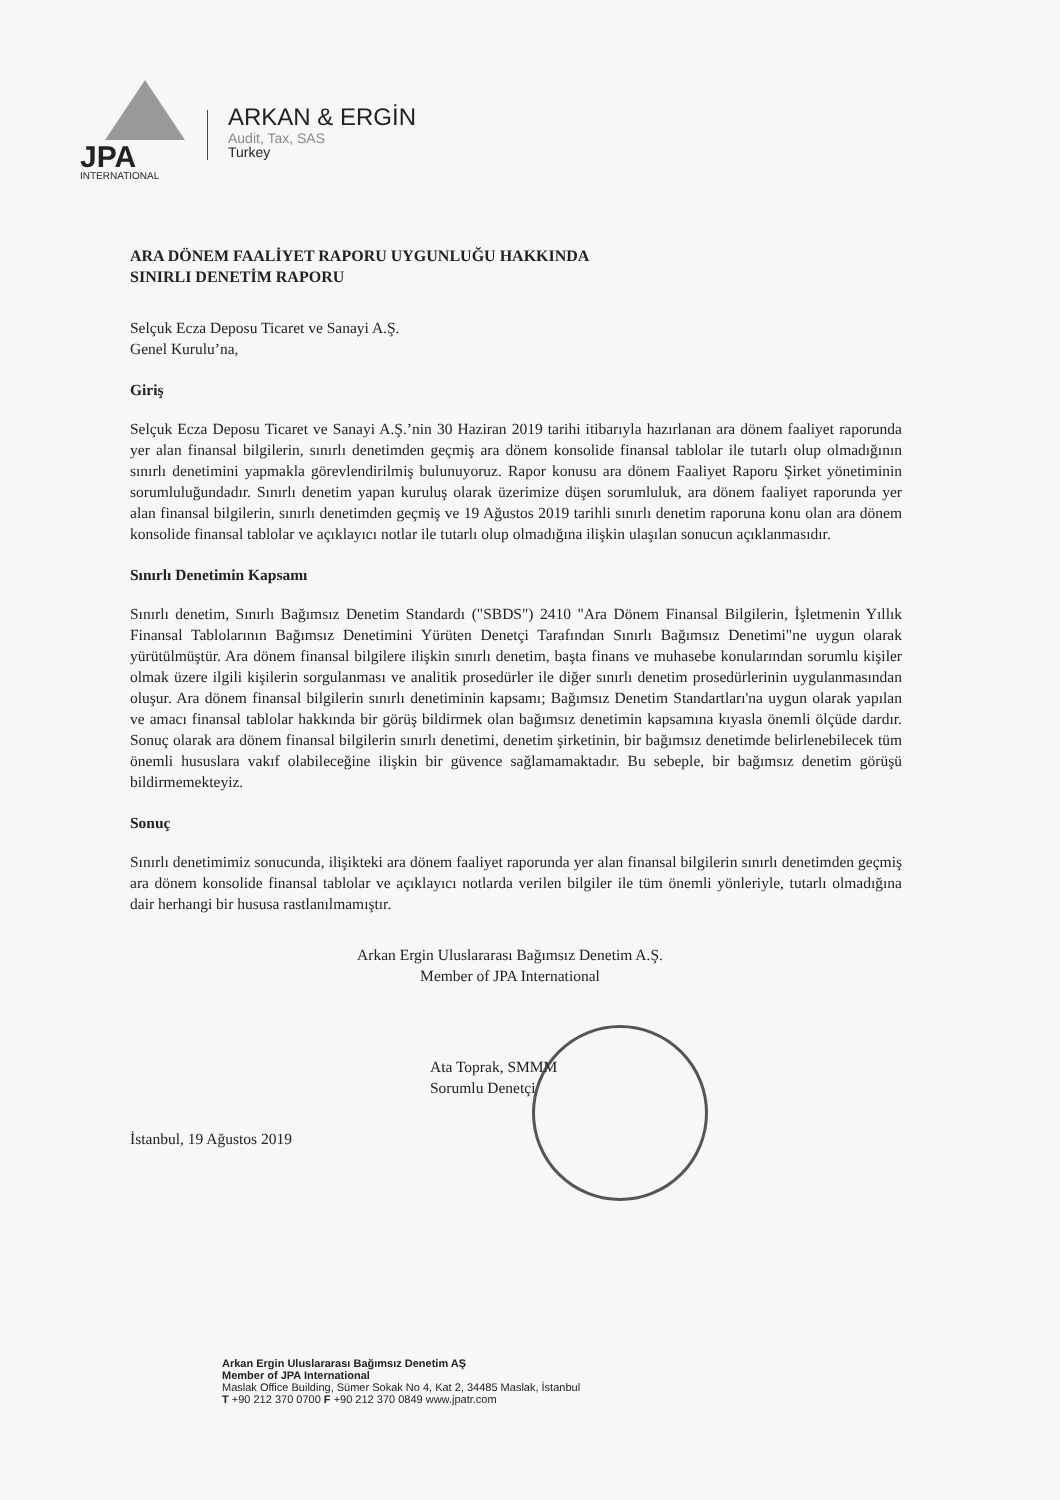JPA
INTERNATIONAL
ARKAN & ERGİN
Audit, Tax, SAS
Turkey
ARA DÖNEM FAALİYET RAPORU UYGUNLUĞU HAKKINDA
SINIRLI DENETİM RAPORU
Selçuk Ecza Deposu Ticaret ve Sanayi A.Ş.
Genel Kurulu’na,
Giriş
Selçuk Ecza Deposu Ticaret ve Sanayi A.Ş.’nin 30 Haziran 2019 tarihi itibarıyla hazırlanan ara dönem faaliyet raporunda yer alan finansal bilgilerin, sınırlı denetimden geçmiş ara dönem konsolide finansal tablolar ile tutarlı olup olmadığının sınırlı denetimini yapmakla görevlendirilmiş bulunuyoruz. Rapor konusu ara dönem Faaliyet Raporu Şirket yönetiminin sorumluluğundadır. Sınırlı denetim yapan kuruluş olarak üzerimize düşen sorumluluk, ara dönem faaliyet raporunda yer alan finansal bilgilerin, sınırlı denetimden geçmiş ve 19 Ağustos 2019 tarihli sınırlı denetim raporuna konu olan ara dönem konsolide finansal tablolar ve açıklayıcı notlar ile tutarlı olup olmadığına ilişkin ulaşılan sonucun açıklanmasıdır.
Sınırlı Denetimin Kapsamı
Sınırlı denetim, Sınırlı Bağımsız Denetim Standardı ("SBDS") 2410 "Ara Dönem Finansal Bilgilerin, İşletmenin Yıllık Finansal Tablolarının Bağımsız Denetimini Yürüten Denetçi Tarafından Sınırlı Bağımsız Denetimi"ne uygun olarak yürütülmüştür. Ara dönem finansal bilgilere ilişkin sınırlı denetim, başta finans ve muhasebe konularından sorumlu kişiler olmak üzere ilgili kişilerin sorgulanması ve analitik prosedürler ile diğer sınırlı denetim prosedürlerinin uygulanmasından oluşur. Ara dönem finansal bilgilerin sınırlı denetiminin kapsamı; Bağımsız Denetim Standartları'na uygun olarak yapılan ve amacı finansal tablolar hakkında bir görüş bildirmek olan bağımsız denetimin kapsamına kıyasla önemli ölçüde dardır. Sonuç olarak ara dönem finansal bilgilerin sınırlı denetimi, denetim şirketinin, bir bağımsız denetimde belirlenebilecek tüm önemli hususlara vakıf olabileceğine ilişkin bir güvence sağlamamaktadır. Bu sebeple, bir bağımsız denetim görüşü bildirmemekteyiz.
Sonuç
Sınırlı denetimimiz sonucunda, ilişikteki ara dönem faaliyet raporunda yer alan finansal bilgilerin sınırlı denetimden geçmiş ara dönem konsolide finansal tablolar ve açıklayıcı notlarda verilen bilgiler ile tüm önemli yönleriyle, tutarlı olmadığına dair herhangi bir hususa rastlanılmamıştır.
Arkan Ergin Uluslararası Bağımsız Denetim A.Ş.
Member of JPA International
Ata Toprak, SMMM
Sorumlu Denetçi
İstanbul, 19 Ağustos 2019
Arkan Ergin Uluslararası Bağımsız Denetim AŞ
Member of JPA International
Maslak Office Building, Sümer Sokak No 4, Kat 2, 34485 Maslak, İstanbul
T +90 212 370 0700 F +90 212 370 0849 www.jpatr.com